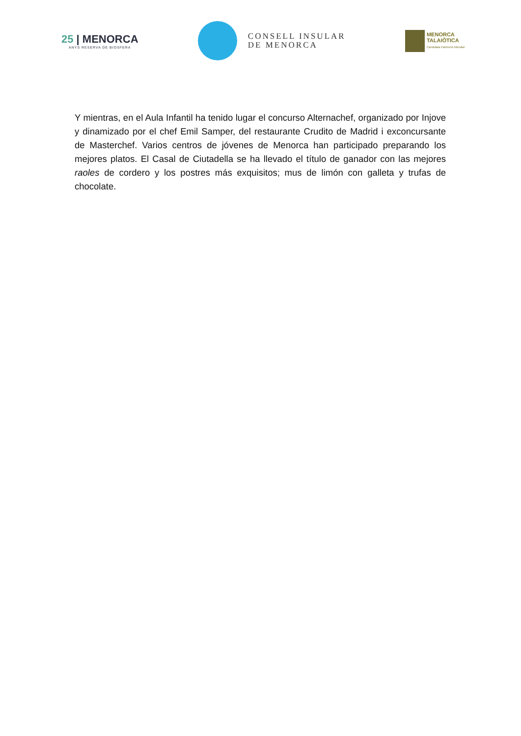25 | MENORCA
ANYS RESERVA DE BIOSFERA
CONSELL INSULAR
DE MENORCA
MENORCA
TALAIÒTICA
Candidata Patrimoni Mundial
Y mientras, en el Aula Infantil ha tenido lugar el concurso Alternachef, organizado por Injove y dinamizado por el chef Emil Samper, del restaurante Crudito de Madrid i exconcursante de Masterchef. Varios centros de jóvenes de Menorca han participado preparando los mejores platos. El Casal de Ciutadella se ha llevado el título de ganador con las mejores raoles de cordero y los postres más exquisitos; mus de limón con galleta y trufas de chocolate.